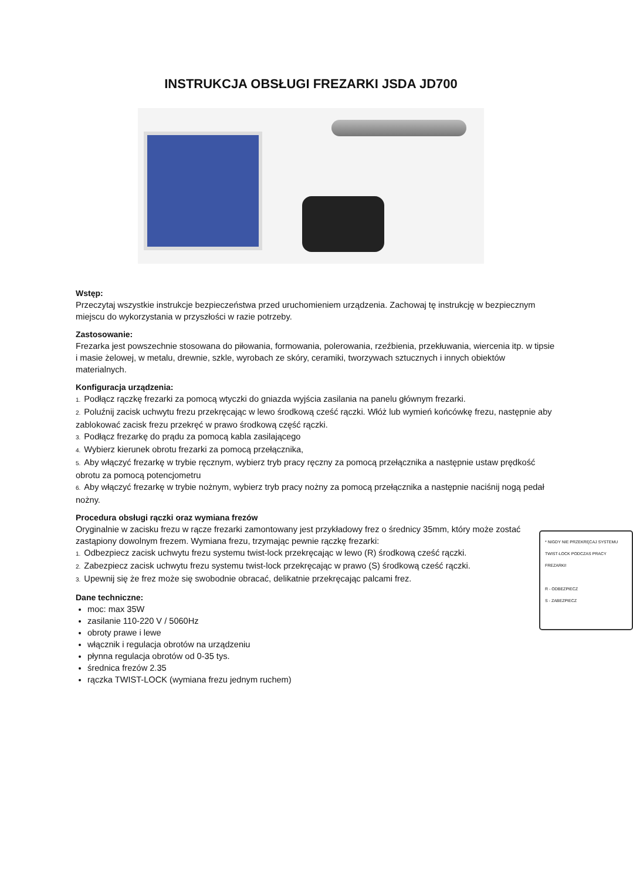INSTRUKCJA OBSŁUGI FREZARKI JSDA JD700
Wstęp:
Przeczytaj wszystkie instrukcje bezpieczeństwa przed uruchomieniem urządzenia. Zachowaj tę instrukcję w bezpiecznym miejscu do wykorzystania w przyszłości w razie potrzeby.
Zastosowanie:
Frezarka jest powszechnie stosowana do piłowania, formowania, polerowania, rzeźbienia, przekłuwania, wiercenia itp. w tipsie i masie żelowej, w metalu, drewnie, szkle, wyrobach ze skóry, ceramiki, tworzywach sztucznych i innych obiektów materialnych.
Konfiguracja urządzenia:
1. Podłącz rączkę frezarki za pomocą wtyczki do gniazda wyjścia zasilania na panelu głównym frezarki.
2. Poluźnij zacisk uchwytu frezu przekręcając w lewo środkową cześć rączki. Włóż lub wymień końcówkę frezu, następnie aby zablokować zacisk frezu przekręć w prawo środkową część rączki.
3. Podłącz frezarkę do prądu za pomocą kabla zasilającego
4. Wybierz kierunek obrotu frezarki za pomocą przełącznika,
5. Aby włączyć frezarkę w trybie ręcznym, wybierz tryb pracy ręczny za pomocą przełącznika a następnie ustaw prędkość obrotu za pomocą potencjometru
6. Aby włączyć frezarkę w trybie nożnym, wybierz tryb pracy nożny za pomocą przełącznika a następnie naciśnij nogą pedał nożny.
Procedura obsługi rączki oraz wymiana frezów
* NIGDY NIE PRZEKRĘCAJ SYSTEMU TWIST-LOCK PODCZAS PRACY FREZARKI!
R - ODBEZPIECZ
S - ZABEZPIECZ
Oryginalnie w zacisku frezu w rącze frezarki zamontowany jest przykładowy frez o średnicy 35mm, który może zostać zastąpiony dowolnym frezem. Wymiana frezu, trzymając pewnie rączkę frezarki:
1. Odbezpiecz zacisk uchwytu frezu systemu twist-lock przekręcając w lewo (R) środkową cześć rączki.
2. Zabezpiecz zacisk uchwytu frezu systemu twist-lock przekręcając w prawo (S) środkową cześć rączki.
3. Upewnij się że frez może się swobodnie obracać, delikatnie przekręcając palcami frez.
Dane techniczne:
moc: max 35W
zasilanie 110-220 V / 5060Hz
obroty prawe i lewe
włącznik i regulacja obrotów na urządzeniu
płynna regulacja obrotów od 0-35 tys.
średnica frezów 2.35
rączka TWIST-LOCK (wymiana frezu jednym ruchem)